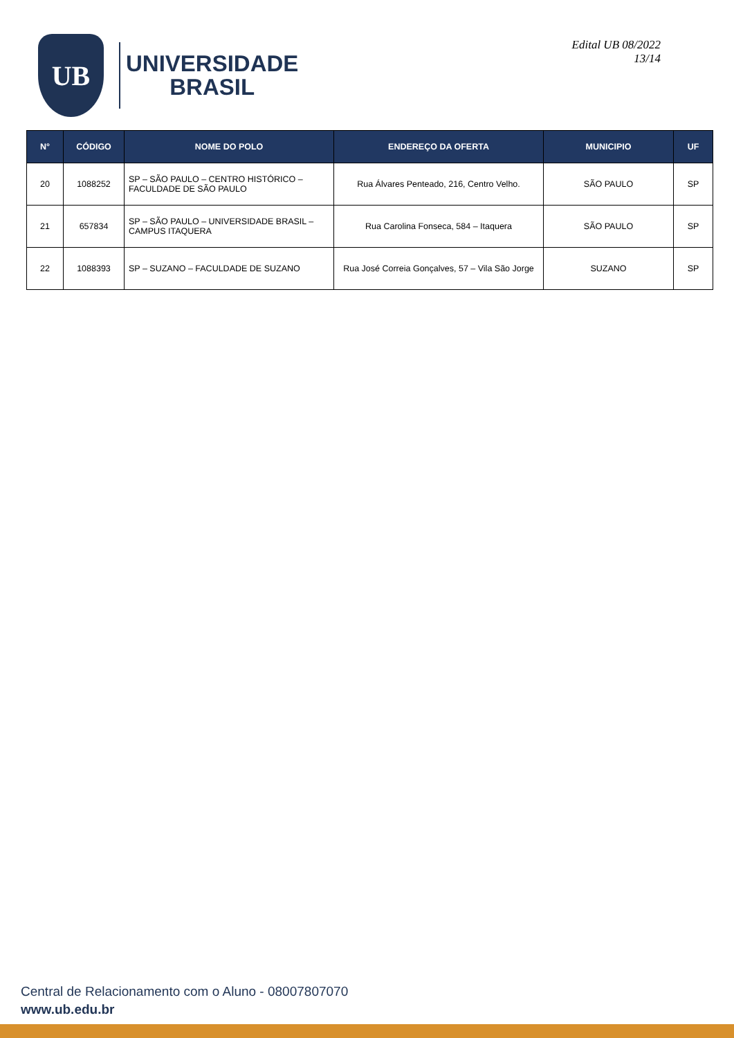UB
UNIVERSIDADE
BRASIL
Edital UB 08/2022
13/14
| N° | CÓDIGO | NOME DO POLO | ENDEREÇO DA OFERTA | MUNICIPIO | UF |
| --- | --- | --- | --- | --- | --- |
| 20 | 1088252 | SP – SÃO PAULO – CENTRO HISTÓRICO – FACULDADE DE SÃO PAULO | Rua Álvares Penteado, 216, Centro Velho. | SÃO PAULO | SP |
| 21 | 657834 | SP – SÃO PAULO – UNIVERSIDADE BRASIL – CAMPUS ITAQUERA | Rua Carolina Fonseca, 584 – Itaquera | SÃO PAULO | SP |
| 22 | 1088393 | SP – SUZANO – FACULDADE DE SUZANO | Rua José Correia Gonçalves, 57 – Vila São Jorge | SUZANO | SP |
Central de Relacionamento com o Aluno - 08007807070
www.ub.edu.br